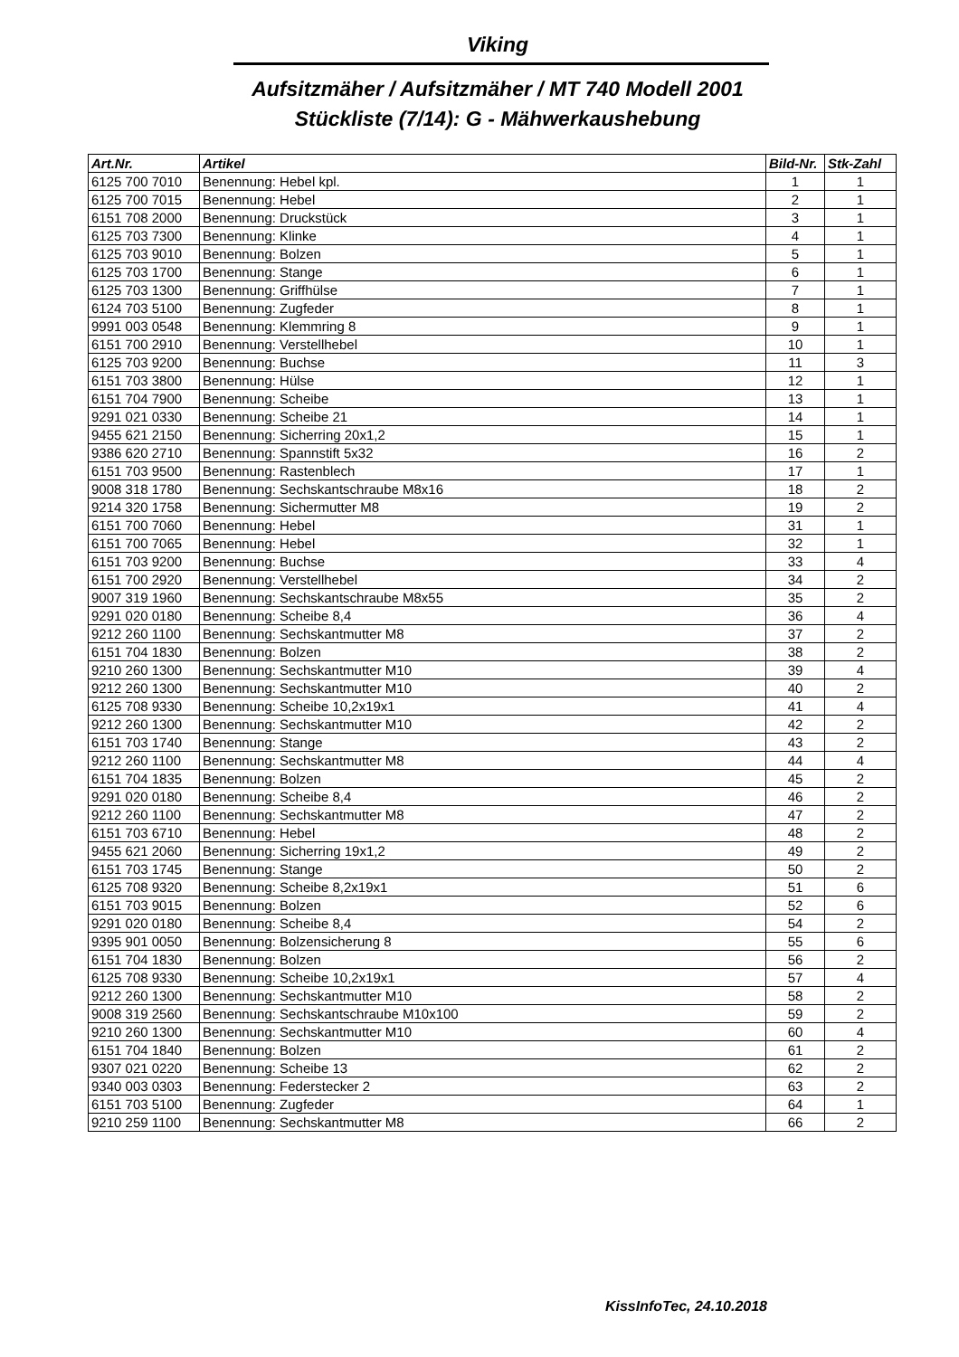Viking
Aufsitzmäher / Aufsitzmäher / MT 740 Modell 2001
Stückliste (7/14): G - Mähwerkaushebung
| Art.Nr. | Artikel | Bild-Nr. | Stk-Zahl |
| --- | --- | --- | --- |
| 6125 700 7010 | Benennung: Hebel kpl. | 1 | 1 |
| 6125 700 7015 | Benennung: Hebel | 2 | 1 |
| 6151 708 2000 | Benennung: Druckstück | 3 | 1 |
| 6125 703 7300 | Benennung: Klinke | 4 | 1 |
| 6125 703 9010 | Benennung: Bolzen | 5 | 1 |
| 6125 703 1700 | Benennung: Stange | 6 | 1 |
| 6125 703 1300 | Benennung: Griffhülse | 7 | 1 |
| 6124 703 5100 | Benennung: Zugfeder | 8 | 1 |
| 9991 003 0548 | Benennung: Klemmring 8 | 9 | 1 |
| 6151 700 2910 | Benennung: Verstellhebel | 10 | 1 |
| 6125 703 9200 | Benennung: Buchse | 11 | 3 |
| 6151 703 3800 | Benennung: Hülse | 12 | 1 |
| 6151 704 7900 | Benennung: Scheibe | 13 | 1 |
| 9291 021 0330 | Benennung: Scheibe 21 | 14 | 1 |
| 9455 621 2150 | Benennung: Sicherring 20x1,2 | 15 | 1 |
| 9386 620 2710 | Benennung: Spannstift 5x32 | 16 | 2 |
| 6151 703 9500 | Benennung: Rastenblech | 17 | 1 |
| 9008 318 1780 | Benennung: Sechskantschraube M8x16 | 18 | 2 |
| 9214 320 1758 | Benennung: Sichermutter M8 | 19 | 2 |
| 6151 700 7060 | Benennung: Hebel | 31 | 1 |
| 6151 700 7065 | Benennung: Hebel | 32 | 1 |
| 6151 703 9200 | Benennung: Buchse | 33 | 4 |
| 6151 700 2920 | Benennung: Verstellhebel | 34 | 2 |
| 9007 319 1960 | Benennung: Sechskantschraube M8x55 | 35 | 2 |
| 9291 020 0180 | Benennung: Scheibe 8,4 | 36 | 4 |
| 9212 260 1100 | Benennung: Sechskantmutter M8 | 37 | 2 |
| 6151 704 1830 | Benennung: Bolzen | 38 | 2 |
| 9210 260 1300 | Benennung: Sechskantmutter M10 | 39 | 4 |
| 9212 260 1300 | Benennung: Sechskantmutter M10 | 40 | 2 |
| 6125 708 9330 | Benennung: Scheibe 10,2x19x1 | 41 | 4 |
| 9212 260 1300 | Benennung: Sechskantmutter M10 | 42 | 2 |
| 6151 703 1740 | Benennung: Stange | 43 | 2 |
| 9212 260 1100 | Benennung: Sechskantmutter M8 | 44 | 4 |
| 6151 704 1835 | Benennung: Bolzen | 45 | 2 |
| 9291 020 0180 | Benennung: Scheibe 8,4 | 46 | 2 |
| 9212 260 1100 | Benennung: Sechskantmutter M8 | 47 | 2 |
| 6151 703 6710 | Benennung: Hebel | 48 | 2 |
| 9455 621 2060 | Benennung: Sicherring 19x1,2 | 49 | 2 |
| 6151 703 1745 | Benennung: Stange | 50 | 2 |
| 6125 708 9320 | Benennung: Scheibe 8,2x19x1 | 51 | 6 |
| 6151 703 9015 | Benennung: Bolzen | 52 | 6 |
| 9291 020 0180 | Benennung: Scheibe 8,4 | 54 | 2 |
| 9395 901 0050 | Benennung: Bolzensicherung 8 | 55 | 6 |
| 6151 704 1830 | Benennung: Bolzen | 56 | 2 |
| 6125 708 9330 | Benennung: Scheibe 10,2x19x1 | 57 | 4 |
| 9212 260 1300 | Benennung: Sechskantmutter M10 | 58 | 2 |
| 9008 319 2560 | Benennung: Sechskantschraube M10x100 | 59 | 2 |
| 9210 260 1300 | Benennung: Sechskantmutter M10 | 60 | 4 |
| 6151 704 1840 | Benennung: Bolzen | 61 | 2 |
| 9307 021 0220 | Benennung: Scheibe 13 | 62 | 2 |
| 9340 003 0303 | Benennung: Federstecker 2 | 63 | 2 |
| 6151 703 5100 | Benennung: Zugfeder | 64 | 1 |
| 9210 259 1100 | Benennung: Sechskantmutter M8 | 66 | 2 |
KissInfoTec, 24.10.2018